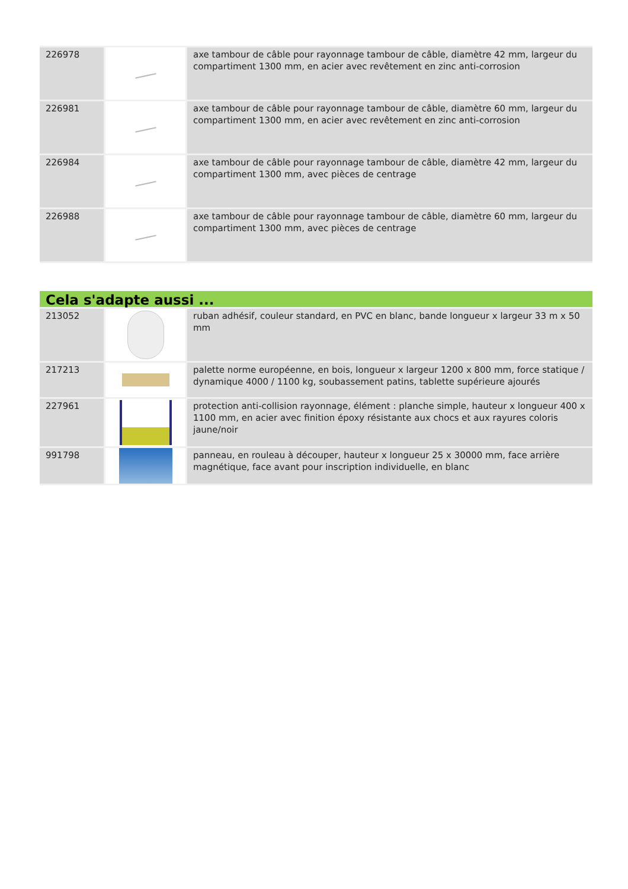| 226978 | | axe tambour de câble pour rayonnage tambour de câble, diamètre 42 mm, largeur du compartiment 1300 mm, en acier avec revêtement en zinc anti-corrosion |
| 226981 | | axe tambour de câble pour rayonnage tambour de câble, diamètre 60 mm, largeur du compartiment 1300 mm, en acier avec revêtement en zinc anti-corrosion |
| 226984 | | axe tambour de câble pour rayonnage tambour de câble, diamètre 42 mm, largeur du compartiment 1300 mm, avec pièces de centrage |
| 226988 | | axe tambour de câble pour rayonnage tambour de câble, diamètre 60 mm, largeur du compartiment 1300 mm, avec pièces de centrage |
Cela s'adapte aussi ...
| 213052 | | ruban adhésif, couleur standard, en PVC en blanc, bande longueur x largeur 33 m x 50 mm |
| 217213 | | palette norme européenne, en bois, longueur x largeur 1200 x 800 mm, force statique / dynamique 4000 / 1100 kg, soubassement patins, tablette supérieure ajourés |
| 227961 | | protection anti-collision rayonnage, élément : planche simple, hauteur x longueur 400 x 1100 mm, en acier avec finition époxy résistante aux chocs et aux rayures coloris jaune/noir |
| 991798 | | panneau, en rouleau à découper, hauteur x longueur 25 x 30000 mm, face arrière magnétique, face avant pour inscription individuelle, en blanc |